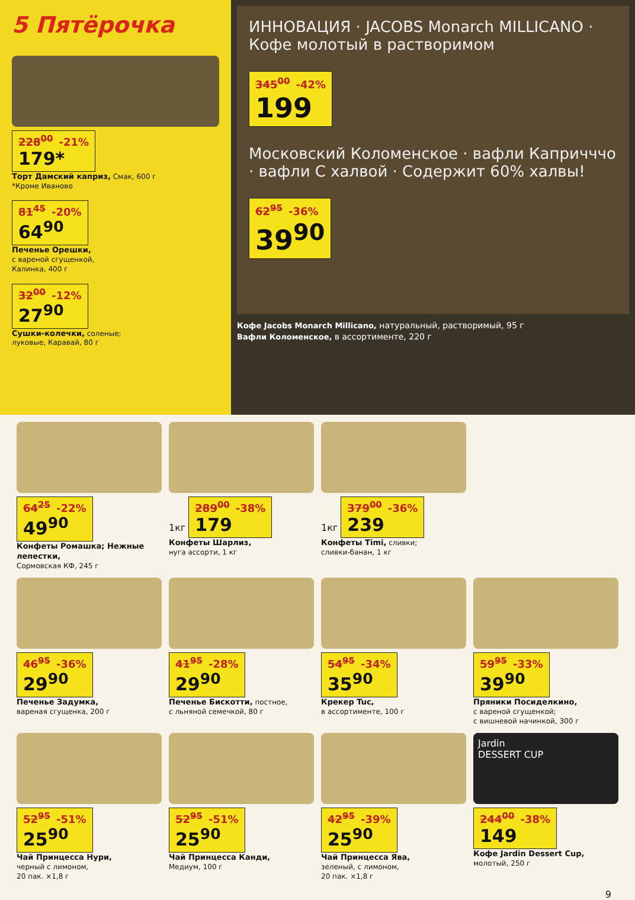5 Пятёрочка
228<sup>00</sup> -21% 179*
Торт Дамский каприз, Смак, 600 г
*Кроме Иваново
81<sup>45</sup> -20% 64<sup>90</sup>
Печенье Орешки,
с вареной сгущенкой,
Калинка, 400 г
32<sup>00</sup> -12% 27<sup>90</sup>
Сушки-колечки, соленые;
луковые, Каравай, 80 г
ИННОВАЦИЯ · JACOBS Monarch MILLICANO · Кофе молотый в растворимом
345<sup>00</sup> -42% 199
Московский Коломенское · вафли Капричччо · вафли С халвой · Содержит 60% халвы!
62<sup>95</sup> -36% 39<sup>90</sup>
Кофе Jacobs Monarch Millicano, натуральный, растворимый, 95 г
Вафли Коломенское, в ассортименте, 220 г
64<sup>25</sup> -22% 49<sup>90</sup>
Конфеты Ромашка; Нежные лепестки,
Сормовская КФ, 245 г
1кг 289<sup>00</sup> -38% 179
Конфеты Шарлиз,
нуга ассорти, 1 кг
1кг 379<sup>00</sup> -36% 239
Конфеты Timi, сливки;
сливки-банан, 1 кг
46<sup>95</sup> -36% 29<sup>90</sup>
Печенье Задумка,
вареная сгущенка, 200 г
41<sup>95</sup> -28% 29<sup>90</sup>
Печенье Бискотти, постное,
с льняной семечкой, 80 г
54<sup>95</sup> -34% 35<sup>90</sup>
Крекер Tuc,
в ассортименте, 100 г
59<sup>95</sup> -33% 39<sup>90</sup>
Пряники Посиделкино,
с вареной сгущенкой;
с вишневой начинкой, 300 г
52<sup>95</sup> -51% 25<sup>90</sup>
Чай Принцесса Нури,
черный с лимоном,
20 пак. ×1,8 г
52<sup>95</sup> -51% 25<sup>90</sup>
Чай Принцесса Канди,
Медиум, 100 г
42<sup>95</sup> -39% 25<sup>90</sup>
Чай Принцесса Ява,
зеленый, с лимоном,
20 пак. ×1,8 г
Jardin
DESSERT CUP
244<sup>00</sup> -38% 149
Кофе Jardin Dessert Cup,
молотый, 250 г
9